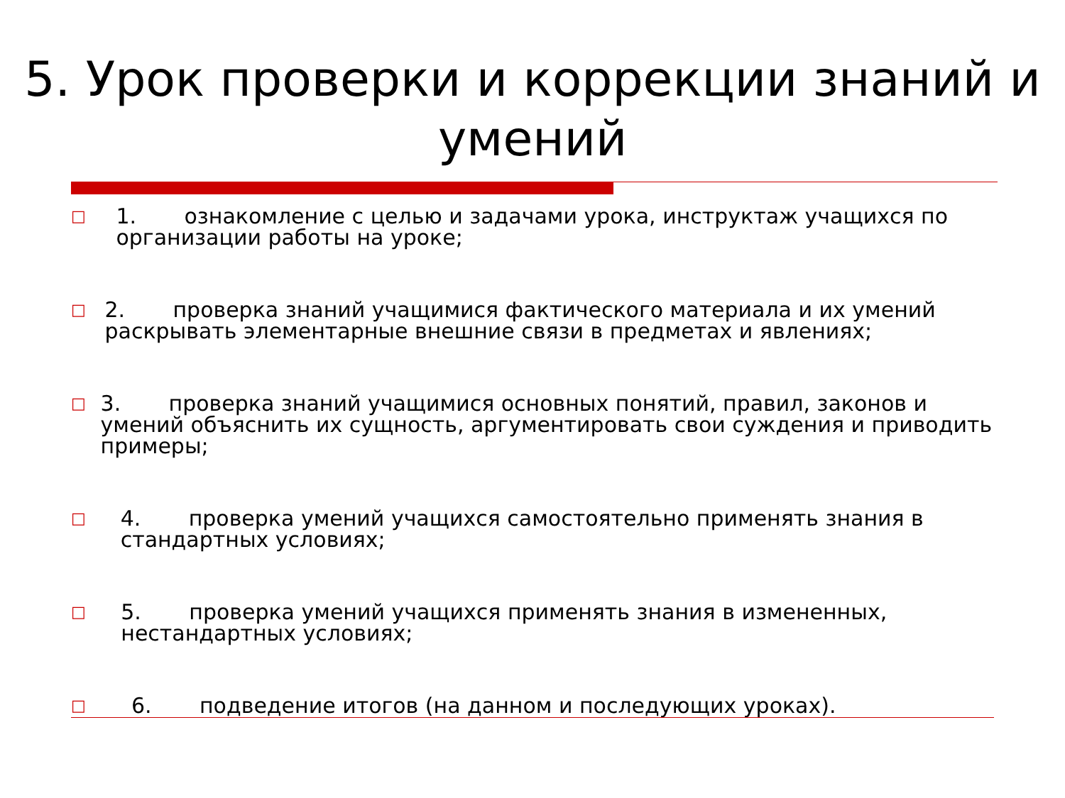5. Урок проверки и коррекции знаний и умений
□ 1. ознакомление с целью и задачами урока, инструктаж учащихся по организации работы на уроке;
□ 2. проверка знаний учащимися фактического материала и их умений раскрывать элементарные внешние связи в предметах и явлениях;
□ 3. проверка знаний учащимися основных понятий, правил, законов и умений объяснить их сущность, аргументировать свои суждения и приводить примеры;
□ 4. проверка умений учащихся самостоятельно применять знания в стандартных условиях;
□ 5. проверка умений учащихся применять знания в измененных, нестандартных условиях;
□ 6. подведение итогов (на данном и последующих уроках).